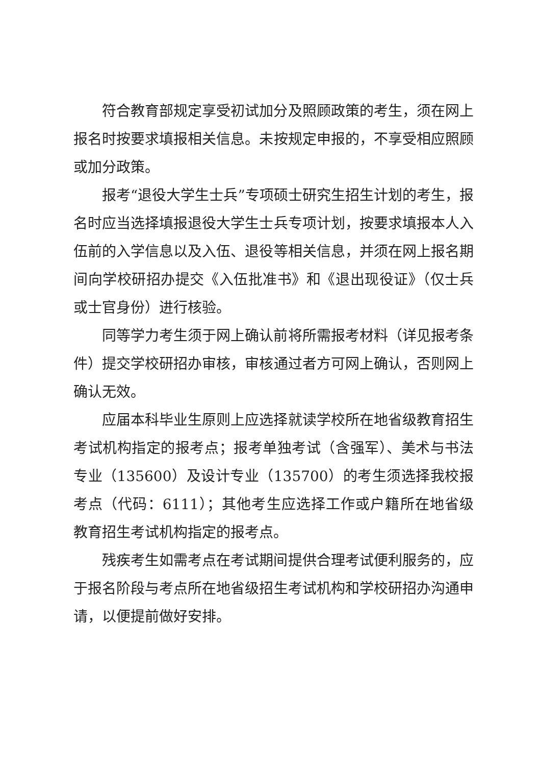符合教育部规定享受初试加分及照顾政策的考生，须在网上报名时按要求填报相关信息。未按规定申报的，不享受相应照顾或加分政策。
报考“退役大学生士兵”专项硕士研究生招生计划的考生，报名时应当选择填报退役大学生士兵专项计划，按要求填报本人入伍前的入学信息以及入伍、退役等相关信息，并须在网上报名期间向学校研招办提交《入伍批准书》和《退出现役证》（仅士兵或士官身份）进行核验。
同等学力考生须于网上确认前将所需报考材料（详见报考条件）提交学校研招办审核，审核通过者方可网上确认，否则网上确认无效。
应届本科毕业生原则上应选择就读学校所在地省级教育招生考试机构指定的报考点；报考单独考试（含强军）、美术与书法专业（135600）及设计专业（135700）的考生须选择我校报考点（代码：6111）；其他考生应选择工作或户籍所在地省级教育招生考试机构指定的报考点。
残疾考生如需考点在考试期间提供合理考试便利服务的，应于报名阶段与考点所在地省级招生考试机构和学校研招办沟通申请，以便提前做好安排。